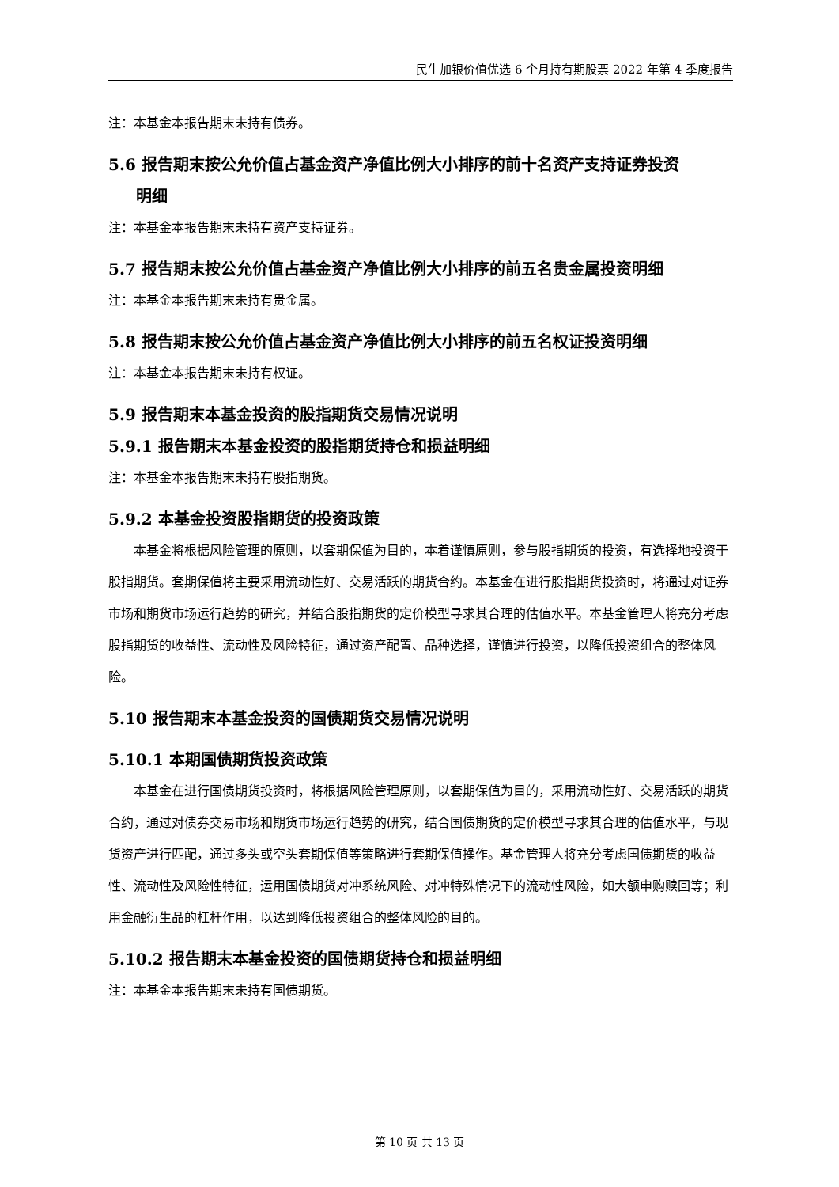民生加银价值优选 6 个月持有期股票 2022 年第 4 季度报告
注：本基金本报告期末未持有债券。
5.6 报告期末按公允价值占基金资产净值比例大小排序的前十名资产支持证券投资
明细
注：本基金本报告期末未持有资产支持证券。
5.7 报告期末按公允价值占基金资产净值比例大小排序的前五名贵金属投资明细
注：本基金本报告期末未持有贵金属。
5.8 报告期末按公允价值占基金资产净值比例大小排序的前五名权证投资明细
注：本基金本报告期末未持有权证。
5.9 报告期末本基金投资的股指期货交易情况说明
5.9.1 报告期末本基金投资的股指期货持仓和损益明细
注：本基金本报告期末未持有股指期货。
5.9.2 本基金投资股指期货的投资政策
本基金将根据风险管理的原则，以套期保值为目的，本着谨慎原则，参与股指期货的投资，有选择地投资于股指期货。套期保值将主要采用流动性好、交易活跃的期货合约。本基金在进行股指期货投资时，将通过对证券市场和期货市场运行趋势的研究，并结合股指期货的定价模型寻求其合理的估值水平。本基金管理人将充分考虑股指期货的收益性、流动性及风险特征，通过资产配置、品种选择，谨慎进行投资，以降低投资组合的整体风险。
5.10 报告期末本基金投资的国债期货交易情况说明
5.10.1 本期国债期货投资政策
本基金在进行国债期货投资时，将根据风险管理原则，以套期保值为目的，采用流动性好、交易活跃的期货合约，通过对债券交易市场和期货市场运行趋势的研究，结合国债期货的定价模型寻求其合理的估值水平，与现货资产进行匹配，通过多头或空头套期保值等策略进行套期保值操作。基金管理人将充分考虑国债期货的收益性、流动性及风险性特征，运用国债期货对冲系统风险、对冲特殊情况下的流动性风险，如大额申购赎回等；利用金融衍生品的杠杆作用，以达到降低投资组合的整体风险的目的。
5.10.2 报告期末本基金投资的国债期货持仓和损益明细
注：本基金本报告期末未持有国债期货。
第 10 页 共 13 页